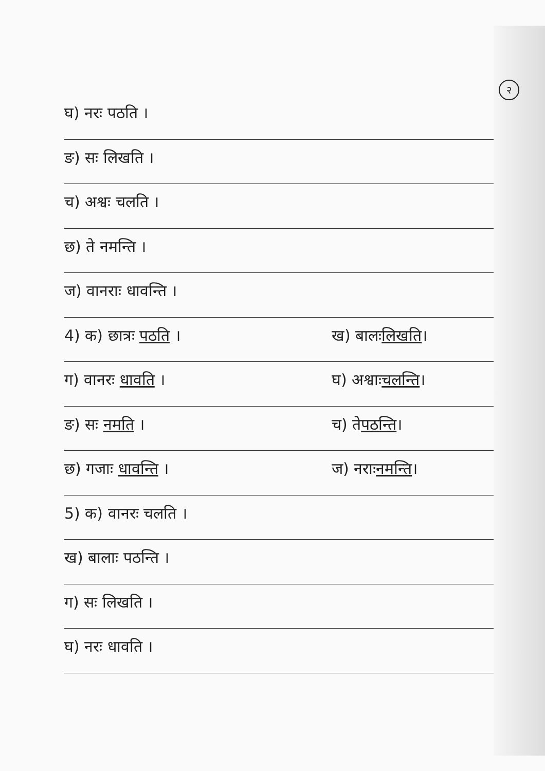२
घ) नरः पठति ।
ङ) सः लिखति ।
च) अश्वः चलति ।
छ) ते नमन्ति ।
ज) वानराः धावन्ति ।
4) क) छात्रः पठति । ख) बालः लिखति ।
ग) वानरः धावति । घ) अश्वाः चलन्ति ।
ङ) सः नमति । च) ते पठन्ति ।
छ) गजाः धावन्ति । ज) नराः नमन्ति ।
5) क) वानरः चलति ।
ख) बालाः पठन्ति ।
ग) सः लिखति ।
घ) नरः धावति ।